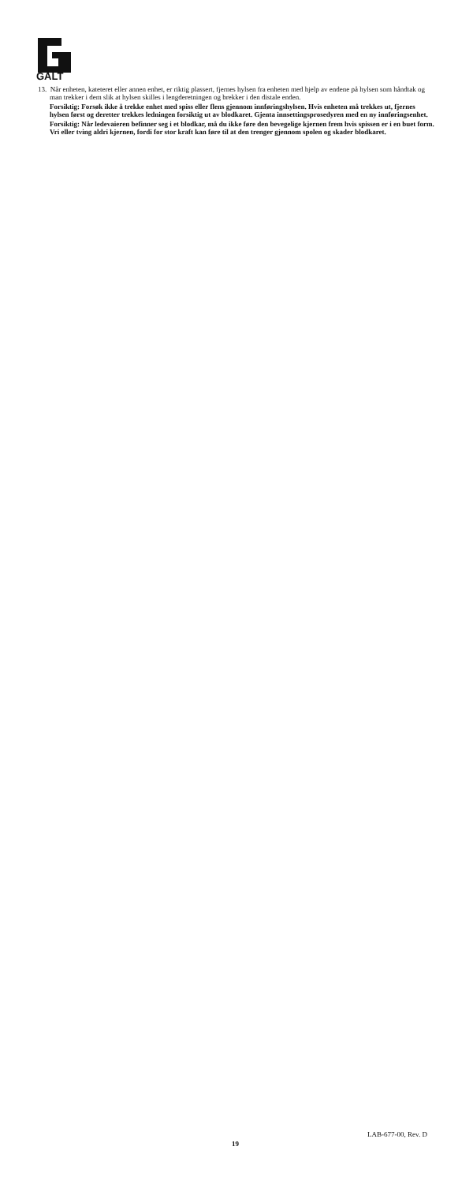GALT
13. Når enheten, kateteret eller annen enhet, er riktig plassert, fjernes hylsen fra enheten med hjelp av endene på hylsen som håndtak og man trekker i dem slik at hylsen skilles i lengderetningen og brekker i den distale enden.
Forsiktig: Forsøk ikke å trekke enhet med spiss eller flens gjennom innføringshylsen. Hvis enheten må trekkes ut, fjernes hylsen først og deretter trekkes ledningen forsiktig ut av blodkaret. Gjenta innsettingsprosedyren med en ny innføringsenhet.
Forsiktig: Når ledevaieren befinner seg i et blodkar, må du ikke føre den bevegelige kjernen frem hvis spissen er i en buet form. Vri eller tving aldri kjernen, fordi for stor kraft kan føre til at den trenger gjennom spolen og skader blodkaret.
LAB-677-00, Rev. D
19